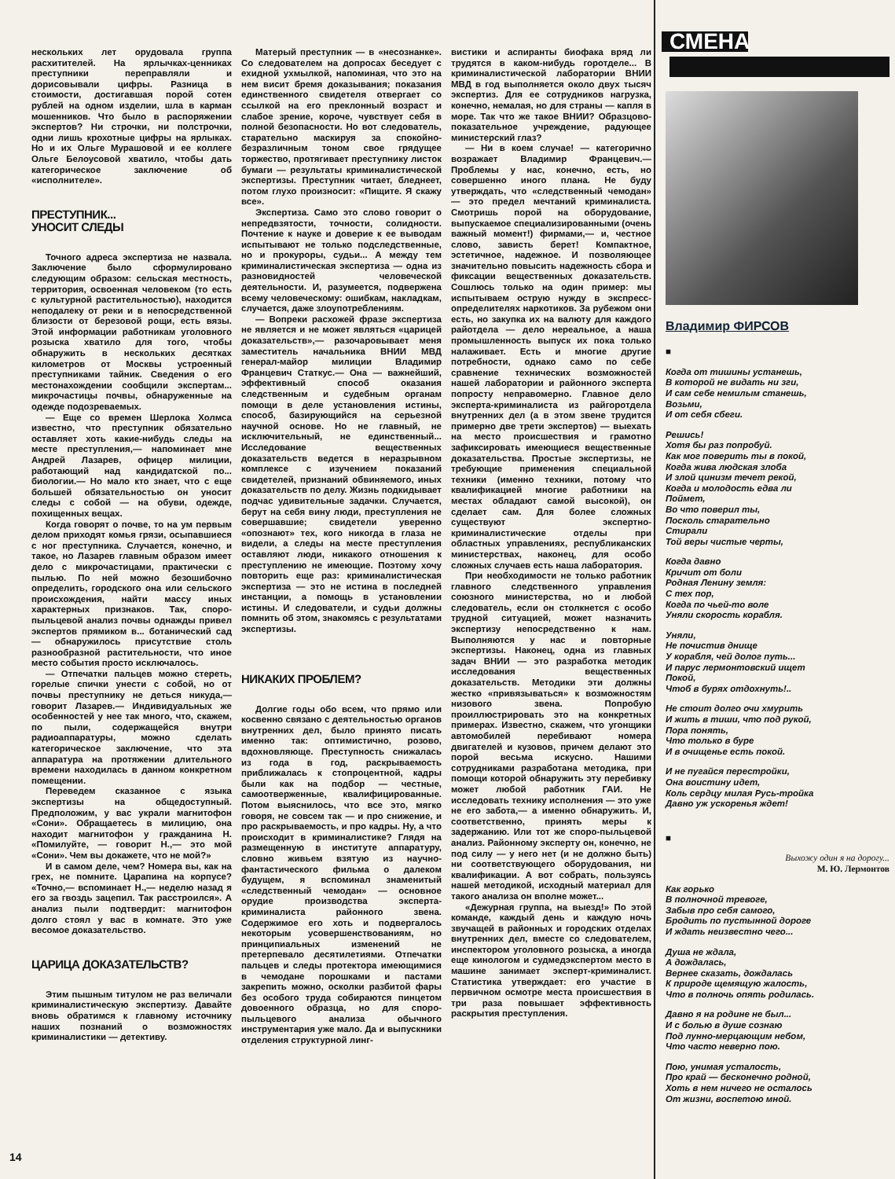нескольких лет орудовала группа расхитителей. На ярлычках-ценниках преступники переправляли и дорисовывали цифры. Разница в стоимости, достигавшая порой сотен рублей на одном изделии, шла в карман мошенников. Что было в распоряжении экспертов? Ни строчки, ни полстрочки, одни лишь крохотные цифры на ярлыках. Но и их Ольге Мурашовой и ее коллеге Ольге Белоусовой хватило, чтобы дать категорическое заключение об «исполнителе».
ПРЕСТУПНИК...
УНОСИТ СЛЕДЫ
Точного адреса экспертиза не назвала. Заключение было сформулировано следующим образом: сельская местность, территория, освоенная человеком (то есть с культурной растительностью), находится неподалеку от реки и в непосредственной близости от березовой рощи, есть вязы. Этой информации работникам уголовного розыска хватило для того, чтобы обнаружить в нескольких десятках километров от Москвы устроенный преступниками тайник. Сведения о его местонахождении сообщили экспертам... микрочастицы почвы, обнаруженные на одежде подозреваемых.
— Еще со времен Шерлока Холмса известно, что преступник обязательно оставляет хоть какие-нибудь следы на месте преступления,— напоминает мне Андрей Лазарев, офицер милиции, работающий над кандидатской по... биологии.— Но мало кто знает, что с еще большей обязательностью он уносит следы с собой — на обуви, одежде, похищенных вещах.
Когда говорят о почве, то на ум первым делом приходят комья грязи, осыпавшиеся с ног преступника. Случается, конечно, и такое, но Лазарев главным образом имеет дело с микрочастицами, практически с пылью. По ней можно безошибочно определить, городского она или сельского происхождения, найти массу иных характерных признаков. Так, споро-пыльцевой анализ почвы однажды привел экспертов прямиком в... ботанический сад — обнаружилось присутствие столь разнообразной растительности, что иное место события просто исключалось.
— Отпечатки пальцев можно стереть, горелые спички унести с собой, но от почвы преступнику не деться никуда,— говорит Лазарев.— Индивидуальных же особенностей у нее так много, что, скажем, по пыли, содержащейся внутри радиоаппаратуры, можно сделать категорическое заключение, что эта аппаратура на протяжении длительного времени находилась в данном конкретном помещении.
Переведем сказанное с языка экспертизы на общедоступный. Предположим, у вас украли магнитофон «Сони». Обращаетесь в милицию, она находит магнитофон у гражданина Н. «Помилуйте, — говорит Н.,— это мой «Сони». Чем вы докажете, что не мой?»
И в самом деле, чем? Номера вы, как на грех, не помните. Царапина на корпусе? «Точно,— вспоминает Н.,— неделю назад я его за гвоздь зацепил. Так расстроился». А анализ пыли подтвердит: магнитофон долго стоял у вас в комнате. Это уже весомое доказательство.
ЦАРИЦА ДОКАЗАТЕЛЬСТВ?
Этим пышным титулом не раз величали криминалистическую экспертизу. Давайте вновь обратимся к главному источнику наших познаний о возможностях криминалистики — детективу.
Матерый преступник — в «несознанке». Со следователем на допросах беседует с ехидной ухмылкой, напоминая, что это на нем висит бремя доказывания; показания единственного свидетеля отвергает со ссылкой на его преклонный возраст и слабое зрение, короче, чувствует себя в полной безопасности. Но вот следователь, старательно маскируя за спокойно-безразличным тоном свое грядущее торжество, протягивает преступнику листок бумаги — результаты криминалистической экспертизы. Преступник читает, бледнеет, потом глухо произносит: «Пищите. Я скажу все».
Экспертиза. Само это слово говорит о непредвзятости, точности, солидности. Почтение к науке и доверие к ее выводам испытывают не только подследственные, но и прокуроры, судьи... А между тем криминалистическая экспертиза — одна из разновидностей человеческой деятельности. И, разумеется, подвержена всему человеческому: ошибкам, накладкам, случается, даже злоупотреблениям.
— Вопреки расхожей фразе экспертиза не является и не может являться «царицей доказательств»,— разочаровывает меня заместитель начальника ВНИИ МВД генерал-майор милиции Владимир Францевич Статкус.— Она — важнейший, эффективный способ оказания следственным и судебным органам помощи в деле установления истины, способ, базирующийся на серьезной научной основе. Но не главный, не исключительный, не единственный... Исследование вещественных доказательств ведется в неразрывном комплексе с изучением показаний свидетелей, признаний обвиняемого, иных доказательств по делу. Жизнь подкидывает подчас удивительные задачки. Случается, берут на себя вину люди, преступления не совершавшие; свидетели уверенно «опознают» тех, кого никогда в глаза не видели, а следы на месте преступления оставляют люди, никакого отношения к преступлению не имеющие. Поэтому хочу повторить еще раз: криминалистическая экспертиза — это не истина в последней инстанции, а помощь в установлении истины. И следователи, и судьи должны помнить об этом, знакомясь с результатами экспертизы.
НИКАКИХ ПРОБЛЕМ?
Долгие годы обо всем, что прямо или косвенно связано с деятельностью органов внутренних дел, было принято писать именно так: оптимистично, розово, вдохновляюще. Преступность снижалась из года в год, раскрываемость приближалась к стопроцентной, кадры были как на подбор — честные, самоотверженные, квалифицированные. Потом выяснилось, что все это, мягко говоря, не совсем так — и про снижение, и про раскрываемость, и про кадры. Ну, а что происходит в криминалистике? Глядя на размещенную в институте аппаратуру, словно живьем взятую из научно-фантастического фильма о далеком будущем, я вспоминал знаменитый «следственный чемодан» — основное орудие производства эксперта-криминалиста районного звена. Содержимое его хоть и подвергалось некоторым усовершенствованиям, но принципиальных изменений не претерпевало десятилетиями. Отпечатки пальцев и следы протектора имеющимися в чемодане порошками и пастами закрепить можно, осколки разбитой фары без особого труда собираются пинцетом довоенного образца, но для споро-пыльцевого анализа обычного инструментария уже мало. Да и выпускники отделения структурной линг-
вистики и аспиранты биофака вряд ли трудятся в каком-нибудь горотделе... В криминалистической лаборатории ВНИИ МВД в год выполняется около двух тысяч экспертиз. Для ее сотрудников нагрузка, конечно, немалая, но для страны — капля в море. Так что же такое ВНИИ? Образцово-показательное учреждение, радующее министерский глаз?
— Ни в коем случае! — категорично возражает Владимир Францевич.— Проблемы у нас, конечно, есть, но совершенно иного плана. Не буду утверждать, что «следственный чемодан» — это предел мечтаний криминалиста. Смотришь порой на оборудование, выпускаемое специализированными (очень важный момент!) фирмами,— и, честное слово, зависть берет! Компактное, эстетичное, надежное. И позволяющее значительно повысить надежность сбора и фиксации вещественных доказательств. Сошлюсь только на один пример: мы испытываем острую нужду в экспресс-определителях наркотиков. За рубежом они есть, но закупка их на валюту для каждого райотдела — дело нереальное, а наша промышленность выпуск их пока только налаживает. Есть и многие другие потребности, однако само по себе сравнение технических возможностей нашей лаборатории и районного эксперта попросту неправомерно. Главное дело эксперта-криминалиста из райгоротдела внутренних дел (а в этом звене трудится примерно две трети экспертов) — выехать на место происшествия и грамотно зафиксировать имеющиеся вещественные доказательства. Простые экспертизы, не требующие применения специальной техники (именно техники, потому что квалификацией многие работники на местах обладают самой высокой), он сделает сам. Для более сложных существуют экспертно-криминалистические отделы при областных управлениях, республиканских министерствах, наконец, для особо сложных случаев есть наша лаборатория.
При необходимости не только работник главного следственного управления союзного министерства, но и любой следователь, если он столкнется с особо трудной ситуацией, может назначить экспертизу непосредственно к нам. Выполняются у нас и повторные экспертизы. Наконец, одна из главных задач ВНИИ — это разработка методик исследования вещественных доказательств. Методики эти должны жестко «привязываться» к возможностям низового звена. Попробую проиллюстрировать это на конкретных примерах. Известно, скажем, что угонщики автомобилей перебивают номера двигателей и кузовов, причем делают это порой весьма искусно. Нашими сотрудниками разработана методика, при помощи которой обнаружить эту перебивку может любой работник ГАИ. Не исследовать технику исполнения — это уже не его забота,— а именно обнаружить. И, соответственно, принять меры к задержанию. Или тот же споро-пыльцевой анализ. Районному эксперту он, конечно, не под силу — у него нет (и не должно быть) ни соответствующего оборудования, ни квалификации. А вот собрать, пользуясь нашей методикой, исходный материал для такого анализа он вполне может...
«Дежурная группа, на выезд!» По этой команде, каждый день и каждую ночь звучащей в районных и городских отделах внутренних дел, вместе со следователем, инспектором уголовного розыска, а иногда еще кинологом и судмедэкспертом место в машине занимает эксперт-криминалист. Статистика утверждает: его участие в первичном осмотре места происшествия в три раза повышает эффективность раскрытия преступления.
СМЕНА
Владимир ФИРСОВ
■
Когда от тишины устанешь,
В которой не видать ни зги,
И сам себе немилым станешь,
Возьми,
И от себя сбеги.
Решись!
Хотя бы раз попробуй.
Как мог поверить ты в покой,
Когда жива людская злоба
И злой цинизм течет рекой,
Когда и молодость едва ли
Поймет,
Во что поверил ты,
Посколь старательно
Стирали
Той веры чистые черты,
Когда давно
Кричит от боли
Родная Ленину земля:
С тех пор,
Когда по чьей-то воле
Уняли скорость корабля.
Уняли,
Не почистив днище
У корабля, чей долог путь...
И парус лермонтовский ищет
Покой,
Чтоб в бурях отдохнуть!..
Не стоит долго очи хмурить
И жить в тиши, что под рукой,
Пора понять,
Что только в буре
И в очищенье есть покой.
И не пугайся перестройки,
Она воистину идет,
Коль сердцу милая Русь-тройка
Давно уж ускоренья ждет!
■
Выхожу один я на дорогу...
М. Ю. Лермонтов
Как горько
В полночной тревоге,
Забыв про себя самого,
Бродить по пустынной дороге
И ждать неизвестно чего...
Душа не ждала,
А дождалась,
Вернее сказать, дождалась
К природе щемящую жалость,
Что в полночь опять родилась.
Давно я на родине не был...
И с болью в душе сознаю
Под лунно-мерцающим небом,
Что часто неверно пою.
Пою, унимая усталость,
Про край — бесконечно родной,
Хоть в нем ничего не осталось
От жизни, воспетою мной.
14